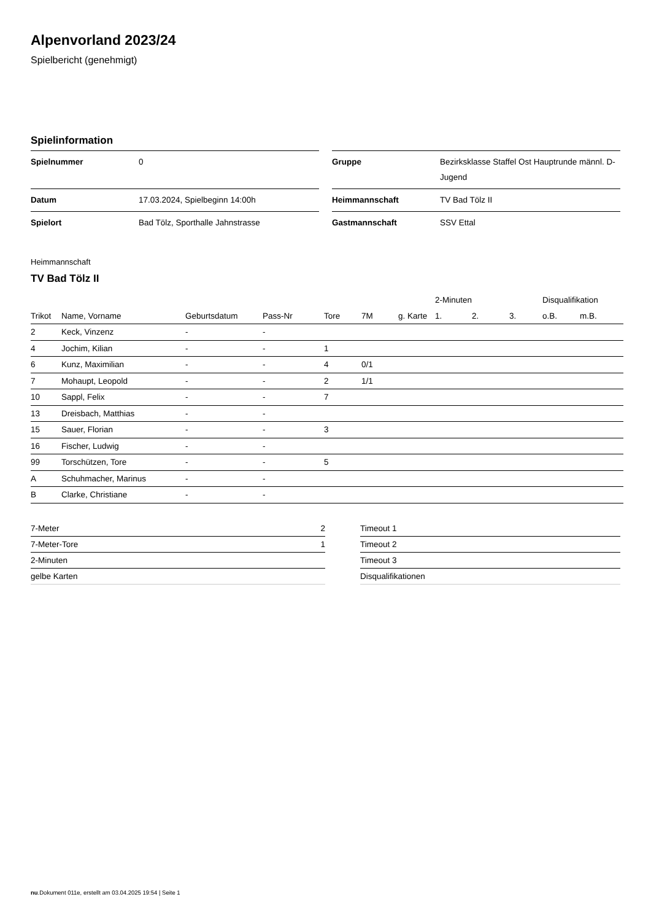Alpenvorland 2023/24
Spielbericht (genehmigt)
Spielinformation
| Spielnummer | 0 |
| Datum | 17.03.2024, Spielbeginn 14:00h |
| Spielort | Bad Tölz, Sporthalle Jahnstrasse |
| Gruppe | Bezirksklasse Staffel Ost Hauptrunde männl. D-Jugend |
| Heimmannschaft | TV Bad Tölz II |
| Gastmannschaft | SSV Ettal |
Heimmannschaft
TV Bad Tölz II
| | | | | | | | 2-Minuten | | | Disqualifikation | |
| --- | --- | --- | --- | --- | --- | --- | --- | --- | --- | --- | --- |
| Trikot | Name, Vorname | Geburtsdatum | Pass-Nr | Tore | 7M | g. Karte | 1. | 2. | 3. | o.B. | m.B. |
| 2 | Keck, Vinzenz | - | - | | | | | | | | |
| 4 | Jochim, Kilian | - | - | 1 | | | | | | | |
| 6 | Kunz, Maximilian | - | - | 4 | 0/1 | | | | | | |
| 7 | Mohaupt, Leopold | - | - | 2 | 1/1 | | | | | | |
| 10 | Sappl, Felix | - | - | 7 | | | | | | | |
| 13 | Dreisbach, Matthias | - | - | | | | | | | | |
| 15 | Sauer, Florian | - | - | 3 | | | | | | | |
| 16 | Fischer, Ludwig | - | - | | | | | | | | |
| 99 | Torschützen, Tore | - | - | 5 | | | | | | | |
| A | Schuhmacher, Marinus | - | - | | | | | | | | |
| B | Clarke, Christiane | - | - | | | | | | | | |
| 7-Meter | 2 |
| 7-Meter-Tore | 1 |
| 2-Minuten | |
| gelbe Karten | |
| Timeout 1 |
| Timeout 2 |
| Timeout 3 |
| Disqualifikationen |
nu.Dokument 011e, erstellt am 03.04.2025 19:54 | Seite 1